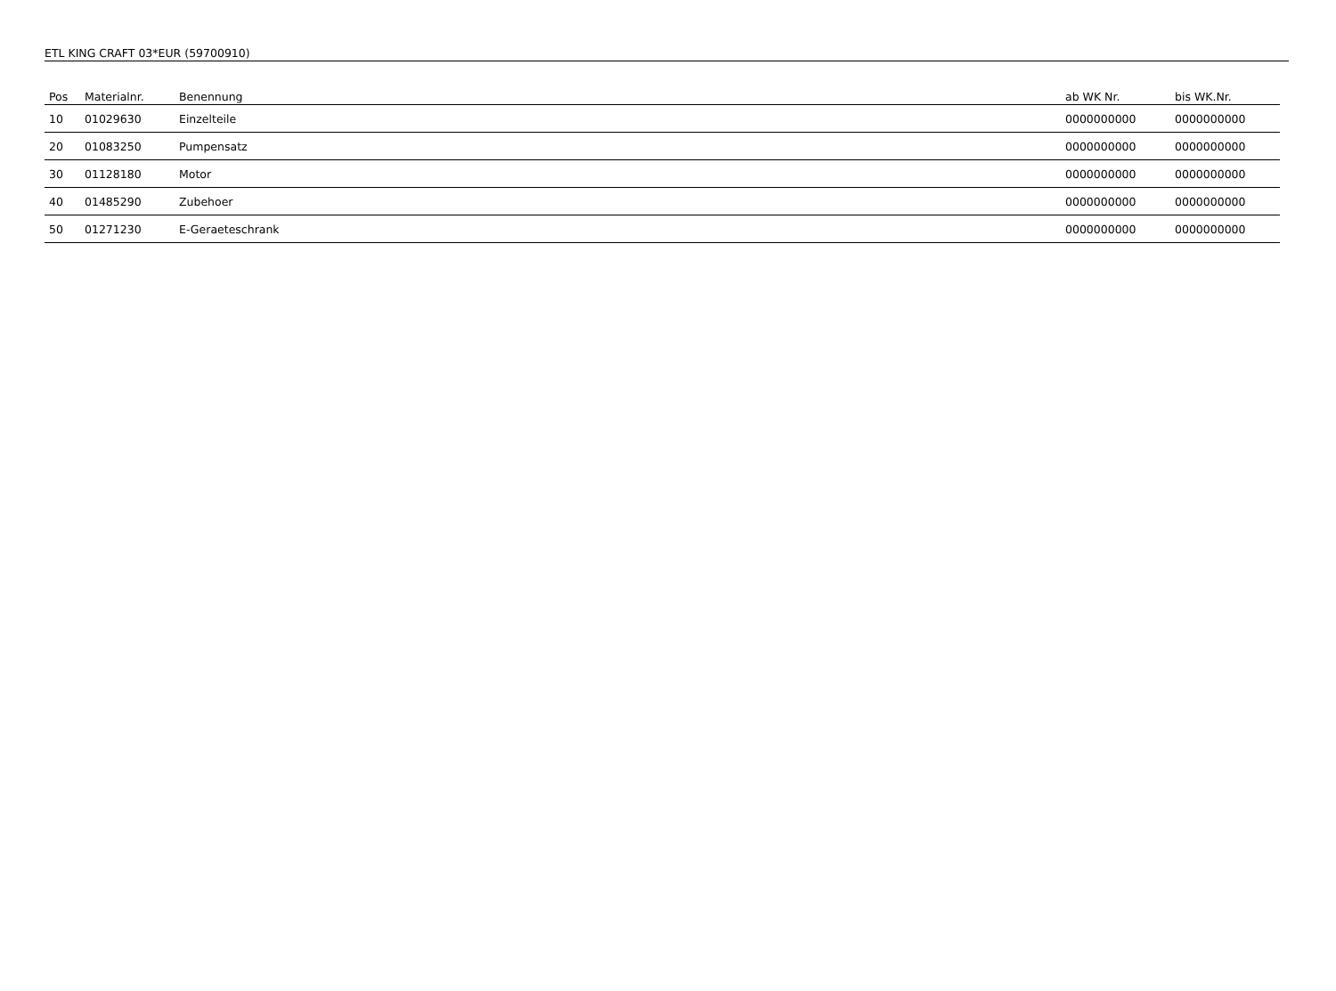ETL KING CRAFT 03*EUR (59700910)
| Pos | Materialnr. | Benennung | ab WK Nr. | bis WK.Nr. |
| --- | --- | --- | --- | --- |
| 10 | 01029630 | Einzelteile | 0000000000 | 0000000000 |
| 20 | 01083250 | Pumpensatz | 0000000000 | 0000000000 |
| 30 | 01128180 | Motor | 0000000000 | 0000000000 |
| 40 | 01485290 | Zubehoer | 0000000000 | 0000000000 |
| 50 | 01271230 | E-Geraeteschrank | 0000000000 | 0000000000 |